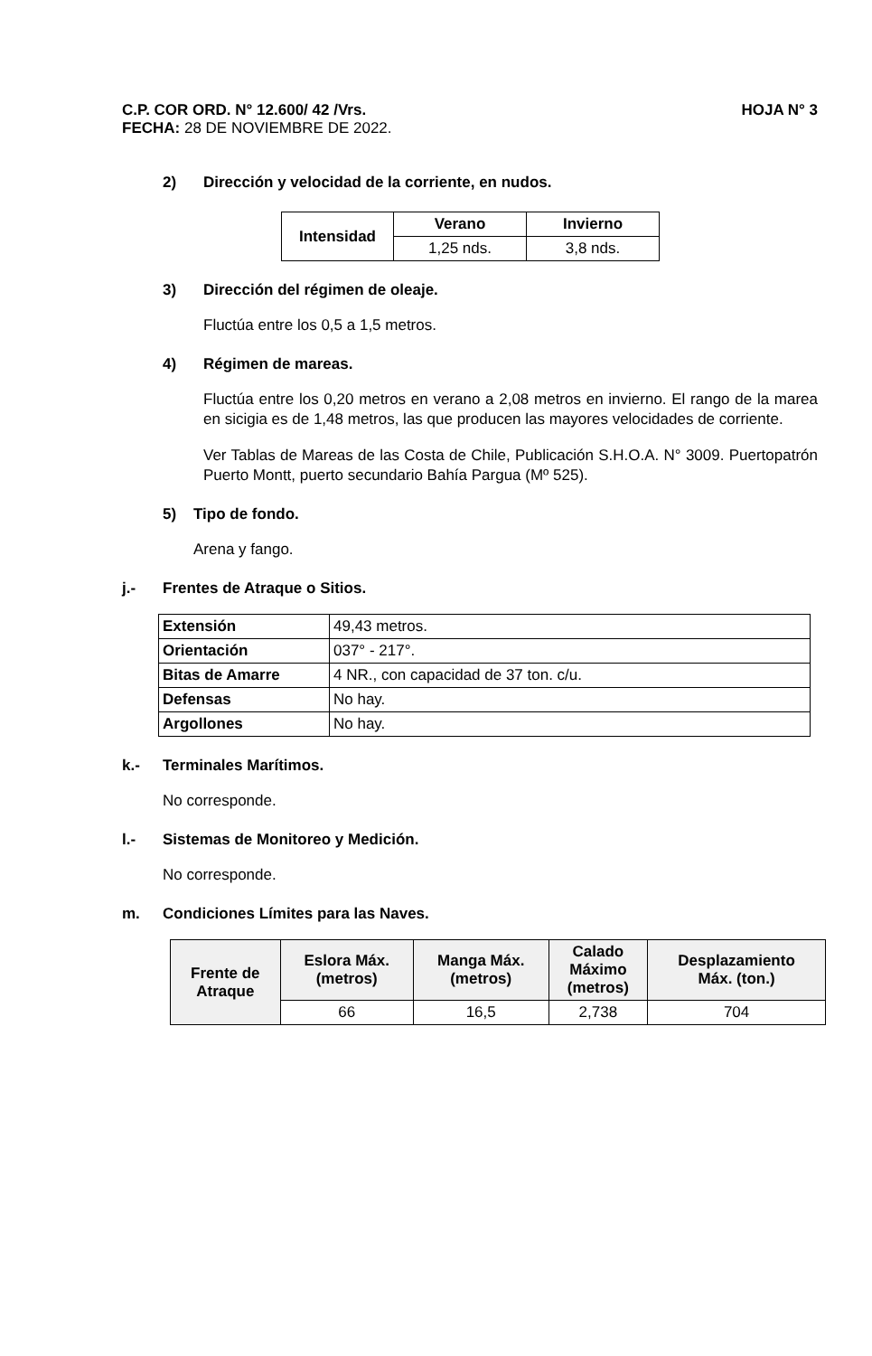C.P. COR ORD. N° 12.600/ 42 /Vrs. HOJA N° 3
FECHA: 28 DE NOVIEMBRE DE 2022.
2) Dirección y velocidad de la corriente, en nudos.
| Intensidad | Verano | Invierno |
| --- | --- | --- |
| | 1,25 nds. | 3,8 nds. |
3) Dirección del régimen de oleaje.
Fluctúa entre los 0,5 a 1,5 metros.
4) Régimen de mareas.
Fluctúa entre los 0,20 metros en verano a 2,08 metros en invierno. El rango de la marea en sicigia es de 1,48 metros, las que producen las mayores velocidades de corriente.
Ver Tablas de Mareas de las Costa de Chile, Publicación S.H.O.A. N° 3009. Puertopatrón Puerto Montt, puerto secundario Bahía Pargua (Mº 525).
5) Tipo de fondo.
Arena y fango.
j.- Frentes de Atraque o Sitios.
| Extensión | 49,43 metros. |
| Orientación | 037° - 217°. |
| Bitas de Amarre | 4 NR., con capacidad de 37 ton. c/u. |
| Defensas | No hay. |
| Argollones | No hay. |
k.- Terminales Marítimos.
No corresponde.
l.- Sistemas de Monitoreo y Medición.
No corresponde.
m. Condiciones Límites para las Naves.
| Frente de Atraque | Eslora Máx. (metros) | Manga Máx. (metros) | Calado Máximo (metros) | Desplazamiento Máx. (ton.) |
| --- | --- | --- | --- | --- |
| | 66 | 16,5 | 2,738 | 704 |